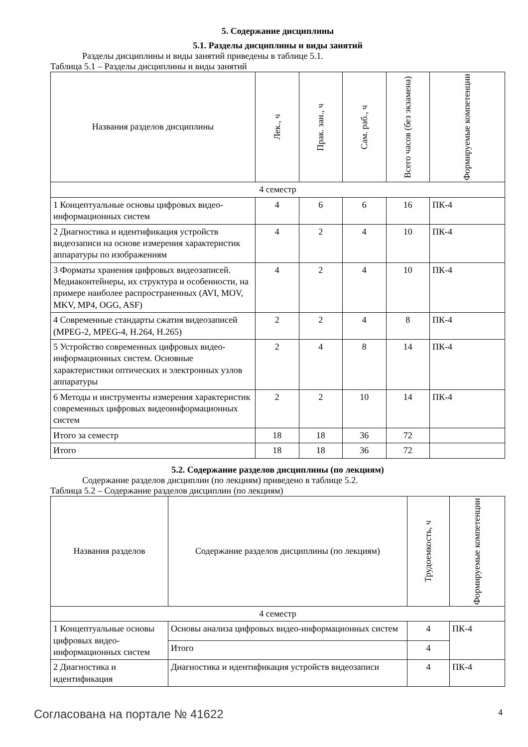5. Содержание дисциплины
5.1. Разделы дисциплины и виды занятий
Разделы дисциплины и виды занятий приведены в таблице 5.1.
Таблица 5.1 – Разделы дисциплины и виды занятий
| Названия разделов дисциплины | Лек., ч | Прак. зан., ч | Сам. раб., ч | Всего часов (без экзамена) | Формируемые компетенции |
| --- | --- | --- | --- | --- | --- |
| 4 семестр | | | | | |
| 1 Концептуальные основы цифровых видео-информационных систем | 4 | 6 | 6 | 16 | ПК-4 |
| 2 Диагностика и идентификация устройств видеозаписи на основе измерения характеристик аппаратуры по изображениям | 4 | 2 | 4 | 10 | ПК-4 |
| 3 Форматы хранения цифровых видеозаписей. Медиаконтейнеры, их структура и особенности, на примере наиболее распространенных (AVI, MOV, MKV, MP4, OGG, ASF) | 4 | 2 | 4 | 10 | ПК-4 |
| 4 Современные стандарты сжатия видеозаписей (MPEG-2, MPEG-4, H.264, H.265) | 2 | 2 | 4 | 8 | ПК-4 |
| 5 Устройство современных цифровых видео-информационных систем. Основные характеристики оптических и электронных узлов аппаратуры | 2 | 4 | 8 | 14 | ПК-4 |
| 6 Методы и инструменты измерения характеристик современных цифровых видеоинформационных систем | 2 | 2 | 10 | 14 | ПК-4 |
| Итого за семестр | 18 | 18 | 36 | 72 | |
| Итого | 18 | 18 | 36 | 72 | |
5.2. Содержание разделов дисциплины (по лекциям)
Содержание разделов дисциплин (по лекциям) приведено в таблице 5.2.
Таблица 5.2 – Содержание разделов дисциплин (по лекциям)
| Названия разделов | Содержание разделов дисциплины (по лекциям) | Трудоемкость, ч | Формируемые компетенции |
| --- | --- | --- | --- |
| 4 семестр | | | |
| 1 Концептуальные основы цифровых видео-информационных систем | Основы анализа цифровых видео-информационных систем | 4 | ПК-4 |
| | Итого | 4 | |
| 2 Диагностика и идентификация | Диагностика и идентификация устройств видеозаписи | 4 | ПК-4 |
Согласована на портале № 41622 4